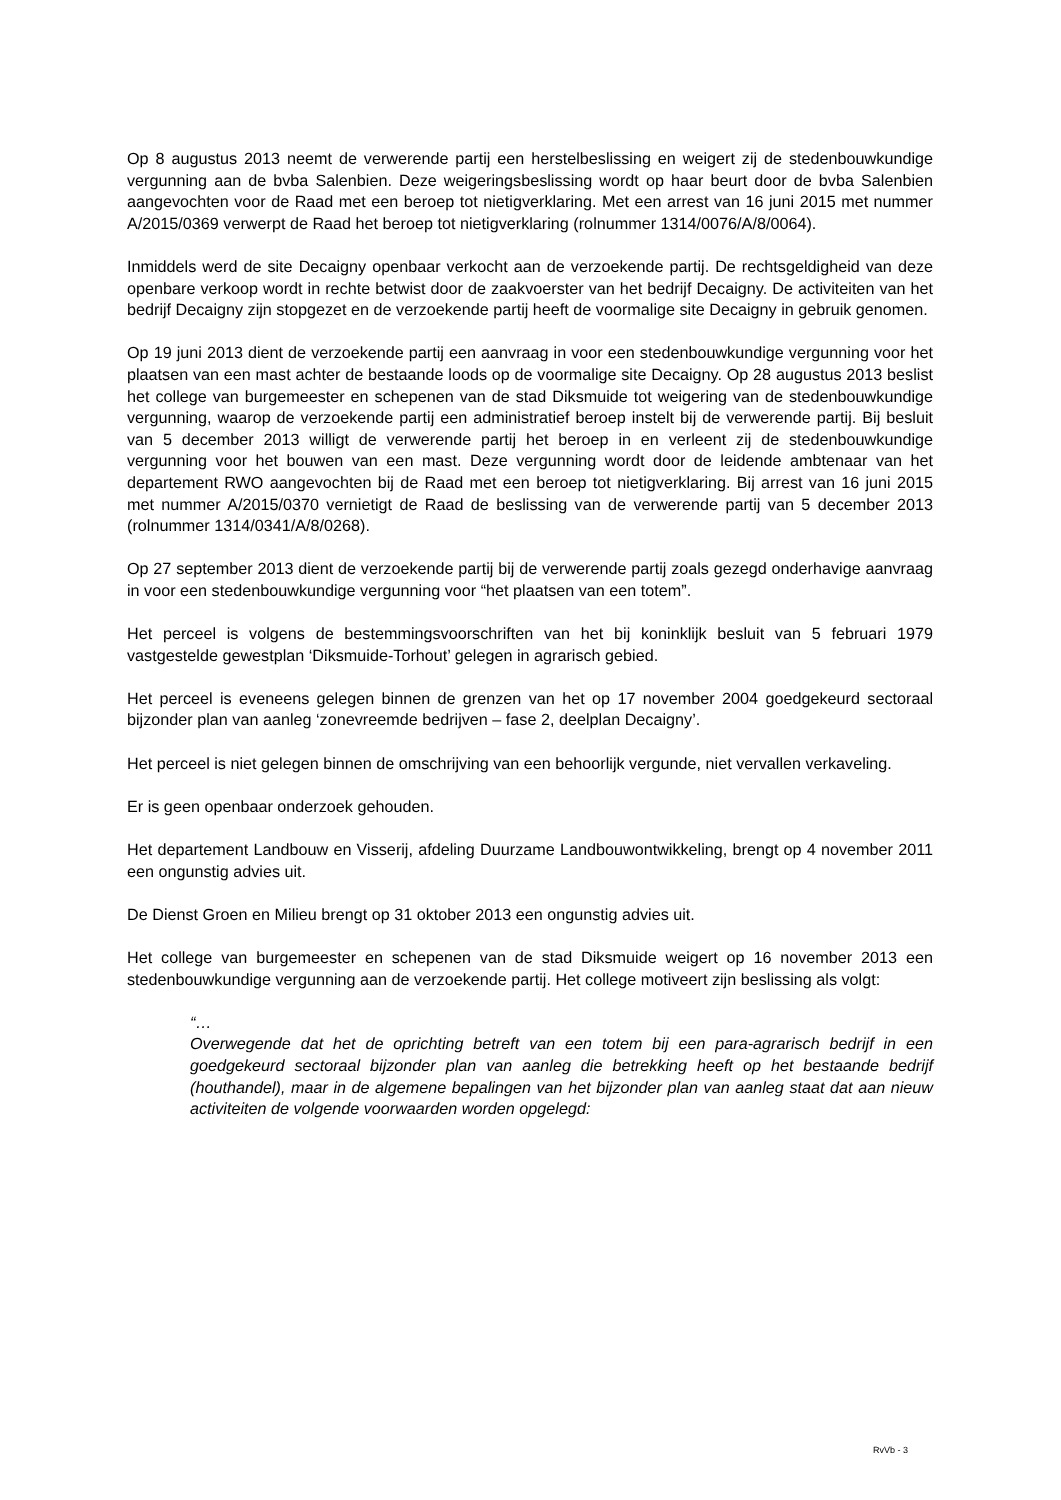Op 8 augustus 2013 neemt de verwerende partij een herstelbeslissing en weigert zij de stedenbouwkundige vergunning aan de bvba Salenbien. Deze weigeringsbeslissing wordt op haar beurt door de bvba Salenbien aangevochten voor de Raad met een beroep tot nietigverklaring. Met een arrest van 16 juni 2015 met nummer A/2015/0369 verwerpt de Raad het beroep tot nietigverklaring (rolnummer 1314/0076/A/8/0064).
Inmiddels werd de site Decaigny openbaar verkocht aan de verzoekende partij. De rechtsgeldigheid van deze openbare verkoop wordt in rechte betwist door de zaakvoerster van het bedrijf Decaigny. De activiteiten van het bedrijf Decaigny zijn stopgezet en de verzoekende partij heeft de voormalige site Decaigny in gebruik genomen.
Op 19 juni 2013 dient de verzoekende partij een aanvraag in voor een stedenbouwkundige vergunning voor het plaatsen van een mast achter de bestaande loods op de voormalige site Decaigny. Op 28 augustus 2013 beslist het college van burgemeester en schepenen van de stad Diksmuide tot weigering van de stedenbouwkundige vergunning, waarop de verzoekende partij een administratief beroep instelt bij de verwerende partij. Bij besluit van 5 december 2013 willigt de verwerende partij het beroep in en verleent zij de stedenbouwkundige vergunning voor het bouwen van een mast. Deze vergunning wordt door de leidende ambtenaar van het departement RWO aangevochten bij de Raad met een beroep tot nietigverklaring. Bij arrest van 16 juni 2015 met nummer A/2015/0370 vernietigt de Raad de beslissing van de verwerende partij van 5 december 2013 (rolnummer 1314/0341/A/8/0268).
Op 27 september 2013 dient de verzoekende partij bij de verwerende partij zoals gezegd onderhavige aanvraag in voor een stedenbouwkundige vergunning voor “het plaatsen van een totem”.
Het perceel is volgens de bestemmingsvoorschriften van het bij koninklijk besluit van 5 februari 1979 vastgestelde gewestplan ‘Diksmuide-Torhout’ gelegen in agrarisch gebied.
Het perceel is eveneens gelegen binnen de grenzen van het op 17 november 2004 goedgekeurd sectoraal bijzonder plan van aanleg ‘zonevreemde bedrijven – fase 2, deelplan Decaigny’.
Het perceel is niet gelegen binnen de omschrijving van een behoorlijk vergunde, niet vervallen verkaveling.
Er is geen openbaar onderzoek gehouden.
Het departement Landbouw en Visserij, afdeling Duurzame Landbouwontwikkeling, brengt op 4 november 2011 een ongunstig advies uit.
De Dienst Groen en Milieu brengt op 31 oktober 2013 een ongunstig advies uit.
Het college van burgemeester en schepenen van de stad Diksmuide weigert op 16 november 2013 een stedenbouwkundige vergunning aan de verzoekende partij. Het college motiveert zijn beslissing als volgt:
“…
Overwegende dat het de oprichting betreft van een totem bij een para-agrarisch bedrijf in een goedgekeurd sectoraal bijzonder plan van aanleg die betrekking heeft op het bestaande bedrijf (houthandel), maar in de algemene bepalingen van het bijzonder plan van aanleg staat dat aan nieuw activiteiten de volgende voorwaarden worden opgelegd:
RvVb - 3